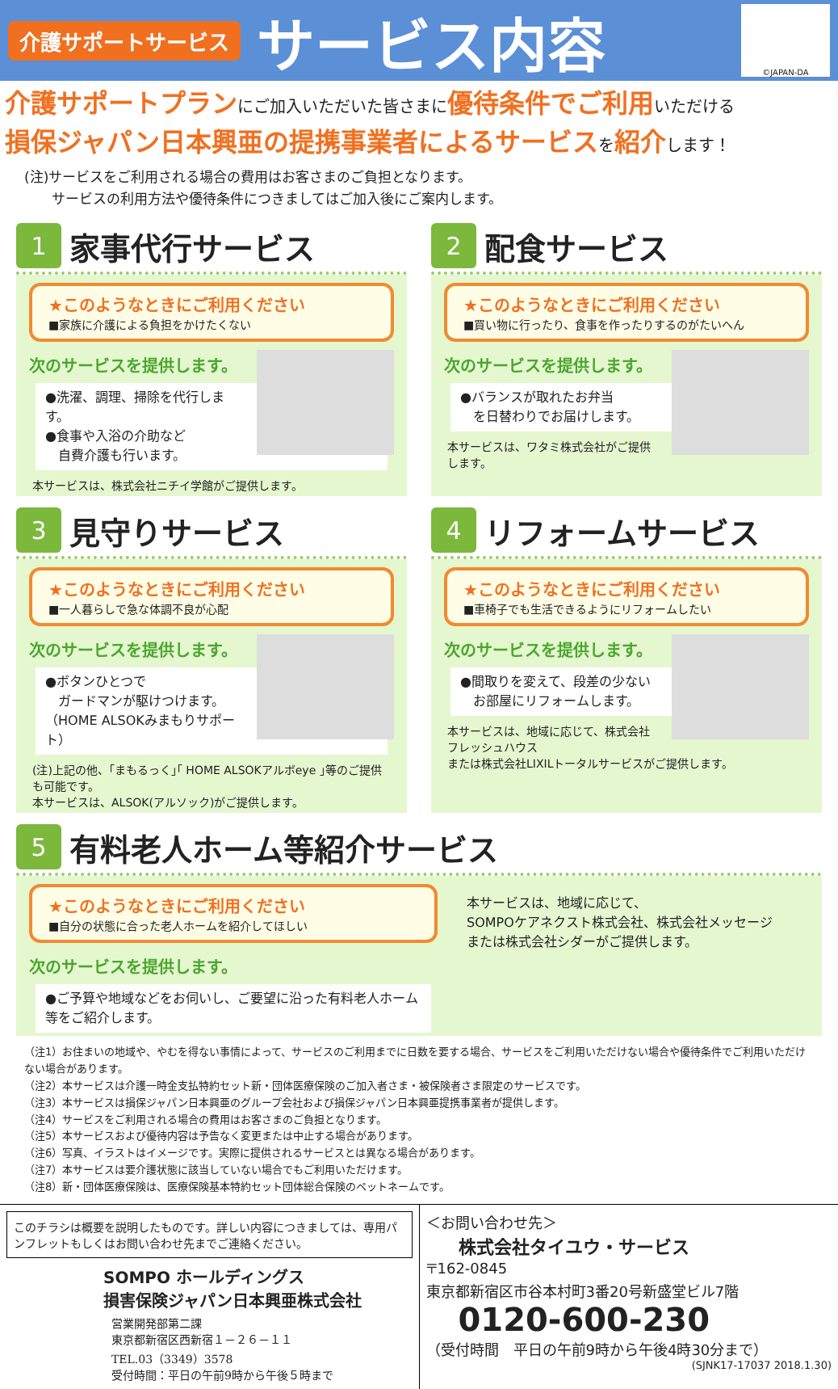介護サポートサービス サービス内容
©JAPAN-DA
介護サポートプランにご加入いただいた皆さまに優待条件でご利用いただける
損保ジャパン日本興亜の提携事業者によるサービスを紹介します！
(注)サービスをご利用される場合の費用はお客さまのご負担となります。
　　サービスの利用方法や優待条件につきましてはご加入後にご案内します。
1 家事代行サービス
★このようなときにご利用ください
■家族に介護による負担をかけたくない
次のサービスを提供します。
●洗濯、調理、掃除を代行します。
●食事や入浴の介助など
　自費介護も行います。
本サービスは、株式会社ニチイ学館がご提供します。
2 配食サービス
★このようなときにご利用ください
■買い物に行ったり、食事を作ったりするのがたいへん
次のサービスを提供します。
●バランスが取れたお弁当
　を日替わりでお届けします。
本サービスは、ワタミ株式会社がご提供します。
3 見守りサービス
★このようなときにご利用ください
■一人暮らしで急な体調不良が心配
次のサービスを提供します。
●ボタンひとつで
　ガードマンが駆けつけます。
（HOME ALSOKみまもりサポート）
(注)上記の他、｢まもるっく｣｢ HOME ALSOKアルボeye ｣等のご提供も可能です。
本サービスは、ALSOK(アルソック)がご提供します。
4 リフォームサービス
★このようなときにご利用ください
■車椅子でも生活できるようにリフォームしたい
次のサービスを提供します。
●間取りを変えて、段差の少ない
　お部屋にリフォームします。
本サービスは、地域に応じて、株式会社フレッシュハウス
または株式会社LIXILトータルサービスがご提供します。
5 有料老人ホーム等紹介サービス
★このようなときにご利用ください
■自分の状態に合った老人ホームを紹介してほしい
次のサービスを提供します。
●ご予算や地域などをお伺いし、ご要望に沿った有料老人ホーム等をご紹介します。
本サービスは、地域に応じて、
SOMPOケアネクスト株式会社、株式会社メッセージ
または株式会社シダーがご提供します。
（注1）お住まいの地域や、やむを得ない事情によって、サービスのご利用までに日数を要する場合、サービスをご利用いただけない場合や優待条件でご利用いただけない場合があります。
（注2）本サービスは介護一時金支払特約セット新・団体医療保険のご加入者さま・被保険者さま限定のサービスです。
（注3）本サービスは損保ジャパン日本興亜のグループ会社および損保ジャパン日本興亜提携事業者が提供します。
（注4）サービスをご利用される場合の費用はお客さまのご負担となります。
（注5）本サービスおよび優待内容は予告なく変更または中止する場合があります。
（注6）写真、イラストはイメージです。実際に提供されるサービスとは異なる場合があります。
（注7）本サービスは要介護状態に該当していない場合でもご利用いただけます。
（注8）新・団体医療保険は、医療保険基本特約セット団体総合保険のペットネームです。
このチラシは概要を説明したものです。詳しい内容につきましては、専用パンフレットもしくはお問い合わせ先までご連絡ください。
SOMPO ホールディングス
損害保険ジャパン日本興亜株式会社
営業開発部第二課
東京都新宿区西新宿１－２６－１１
TEL.03（3349）3578
受付時間：平日の午前9時から午後５時まで
＜お問い合わせ先＞
株式会社タイユウ・サービス
〒162-0845
東京都新宿区市谷本村町3番20号新盛堂ビル7階
0120-600-230
（受付時間　平日の午前9時から午後4時30分まで）
(SJNK17-17037 2018.1.30)